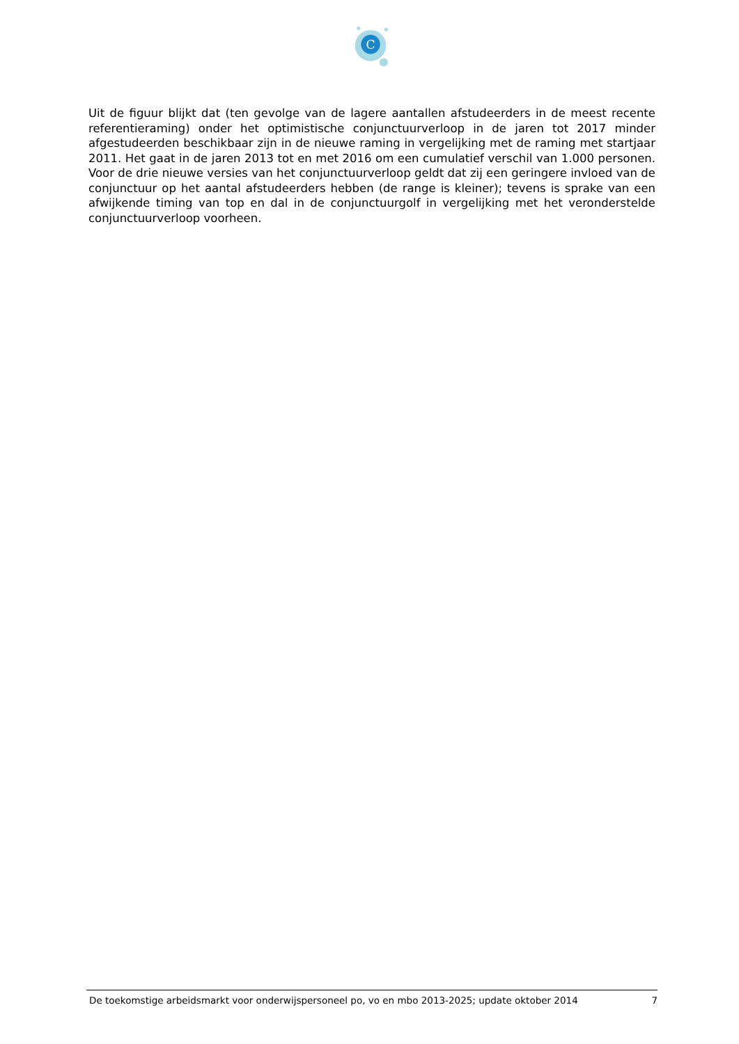C
Uit de figuur blijkt dat (ten gevolge van de lagere aantallen afstudeerders in de meest recente referentieraming) onder het optimistische conjunctuurverloop in de jaren tot 2017 minder afgestudeerden beschikbaar zijn in de nieuwe raming in vergelijking met de raming met startjaar 2011. Het gaat in de jaren 2013 tot en met 2016 om een cumulatief verschil van 1.000 personen. Voor de drie nieuwe versies van het conjunctuurverloop geldt dat zij een geringere invloed van de conjunctuur op het aantal afstudeerders hebben (de range is kleiner); tevens is sprake van een afwijkende timing van top en dal in de conjunctuurgolf in vergelijking met het veronderstelde conjunctuurverloop voorheen.
De toekomstige arbeidsmarkt voor onderwijspersoneel po, vo en mbo 2013-2025; update oktober 2014 7